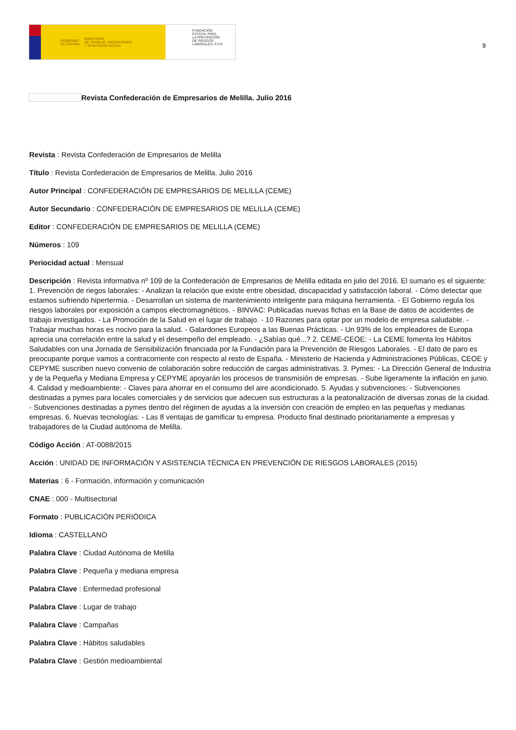GOBIERNO
DE ESPAÑA MINISTERIO
DE TRABAJO, MIGRACIONES
Y SEGURIDAD SOCIAL
FUNDACIÓN
ESTATAL PARA
LA PREVENCIÓN
DE RIESGOS
LABORALES, F.S.P.
9
Revista Confederación de Empresarios de Melilla. Julio 2016
Revista : Revista Confederación de Empresarios de Melilla
Título : Revista Confederación de Empresarios de Melilla. Julio 2016
Autor Principal : CONFEDERACIÓN DE EMPRESARIOS DE MELILLA (CEME)
Autor Secundario : CONFEDERACIÓN DE EMPRESARIOS DE MELILLA (CEME)
Editor : CONFEDERACIÓN DE EMPRESARIOS DE MELILLA (CEME)
Números : 109
Periocidad actual : Mensual
Descripción : Revista informativa nº 109 de la Confederación de Empresarios de Melilla editada en julio del 2016. El sumario es el siguiente: 1. Prevención de riegos laborales: - Analizan la relación que existe entre obesidad, discapacidad y satisfacción laboral. - Cómo detectar que estamos sufriendo hipertermia. - Desarrollan un sistema de mantenimiento inteligente para máquina herramienta. - El Gobierno regula los riesgos laborales por exposición a campos electromagnéticos. - BINVAC: Publicadas nuevas fichas en la Base de datos de accidentes de trabajo investigados. - La Promoción de la Salud en el lugar de trabajo. - 10 Razones para optar por un modelo de empresa saludable. - Trabajar muchas horas es nocivo para la salud. - Galardones Europeos a las Buenas Prácticas. - Un 93% de los empleadores de Europa aprecia una correlación entre la salud y el desempeño del empleado. - ¿Sabías qué...? 2. CEME-CEOE: - La CEME fomenta los Hábitos Saludables con una Jornada de Sensibilización financiada por la Fundación para la Prevención de Riesgos Laborales. - El dato de paro es preocupante porque vamos a contracorriente con respecto al resto de España. - Ministerio de Hacienda y Administraciones Públicas, CEOE y CEPYME suscriben nuevo convenio de colaboración sobre reducción de cargas administrativas. 3. Pymes: - La Dirección General de Industria y de la Pequeña y Mediana Empresa y CEPYME apoyarán los procesos de transmisión de empresas. - Sube ligeramente la inflación en junio. 4. Calidad y medioambiente: - Claves para ahorrar en el consumo del aire acondicionado. 5. Ayudas y subvenciones: - Subvenciones destinadas a pymes para locales comerciales y de servicios que adecuen sus estructuras a la peatonalización de diversas zonas de la ciudad. - Subvenciones destinadas a pymes dentro del régimen de ayudas a la inversión con creación de empleo en las pequeñas y medianas empresas. 6. Nuevas tecnologías: - Las 8 ventajas de gamificar tu empresa. Producto final destinado prioritariamente a empresas y trabajadores de la Ciudad autónoma de Melilla.
Código Acción : AT-0088/2015
Acción : UNIDAD DE INFORMACIÓN Y ASISTENCIA TÉCNICA EN PREVENCIÓN DE RIESGOS LABORALES (2015)
Materias : 6 - Formación, información y comunicación
CNAE : 000 - Multisectorial
Formato : PUBLICACIÓN PERIÓDICA
Idioma : CASTELLANO
Palabra Clave : Ciudad Autónoma de Melilla
Palabra Clave : Pequeña y mediana empresa
Palabra Clave : Enfermedad profesional
Palabra Clave : Lugar de trabajo
Palabra Clave : Campañas
Palabra Clave : Hábitos saludables
Palabra Clave : Gestión medioambiental